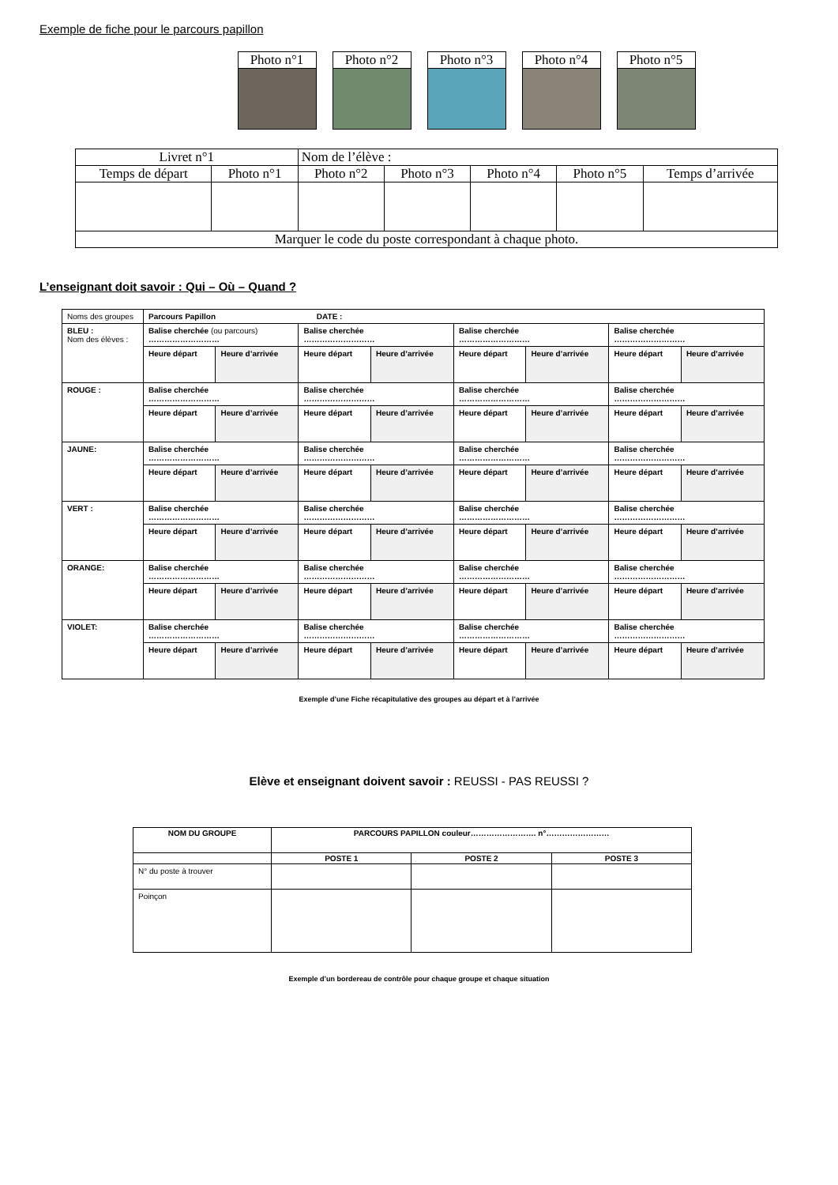Exemple de fiche pour le parcours papillon
Photo n°1 Photo n°2 Photo n°3 Photo n°4 Photo n°5
| Livret n°1 | | Nom de l’élève : | | | | |
| Temps de départ | Photo n°1 | Photo n°2 | Photo n°3 | Photo n°4 | Photo n°5 | Temps d’arrivée |
| Marquer le code du poste correspondant à chaque photo. | | | | | | |
L’enseignant doit savoir : Qui – Où – Quand ?
| Noms des groupes | Parcours Papillon DATE : | | | | | | | |
| BLEU : Nom des élèves : | Balise cherchée (ou parcours) ……………………… | | Balise cherchée ……………………… | | Balise cherchée ……………………… | | Balise cherchée ……………………… | |
| | Heure départ | Heure d’arrivée | Heure départ | Heure d’arrivée | Heure départ | Heure d’arrivée | Heure départ | Heure d’arrivée |
| ROUGE : | Balise cherchée ……………………… | | Balise cherchée ……………………… | | Balise cherchée ……………………… | | Balise cherchée ……………………… | |
| | Heure départ | Heure d’arrivée | Heure départ | Heure d’arrivée | Heure départ | Heure d’arrivée | Heure départ | Heure d’arrivée |
| JAUNE: | Balise cherchée ……………………… | | Balise cherchée ……………………… | | Balise cherchée ……………………… | | Balise cherchée ……………………… | |
| | Heure départ | Heure d’arrivée | Heure départ | Heure d’arrivée | Heure départ | Heure d’arrivée | Heure départ | Heure d’arrivée |
| VERT : | Balise cherchée ……………………… | | Balise cherchée ……………………… | | Balise cherchée ……………………… | | Balise cherchée ……………………… | |
| | Heure départ | Heure d’arrivée | Heure départ | Heure d’arrivée | Heure départ | Heure d’arrivée | Heure départ | Heure d’arrivée |
| ORANGE: | Balise cherchée ……………………… | | Balise cherchée ……………………… | | Balise cherchée ……………………… | | Balise cherchée ……………………… | |
| | Heure départ | Heure d’arrivée | Heure départ | Heure d’arrivée | Heure départ | Heure d’arrivée | Heure départ | Heure d’arrivée |
| VIOLET: | Balise cherchée ……………………… | | Balise cherchée ……………………… | | Balise cherchée ……………………… | | Balise cherchée ……………………… | |
| | Heure départ | Heure d’arrivée | Heure départ | Heure d’arrivée | Heure départ | Heure d’arrivée | Heure départ | Heure d’arrivée |
Exemple d’une Fiche récapitulative des groupes au départ et à l’arrivée
Elève et enseignant doivent savoir : REUSSI - PAS REUSSI ?
| NOM DU GROUPE | PARCOURS PAPILLON couleur……………………. n°…………………… | | |
| --- | --- | --- | --- |
| | POSTE 1 | POSTE 2 | POSTE 3 |
| N° du poste à trouver | | | |
| Poinçon | | | |
Exemple d’un bordereau de contrôle pour chaque groupe et chaque situation